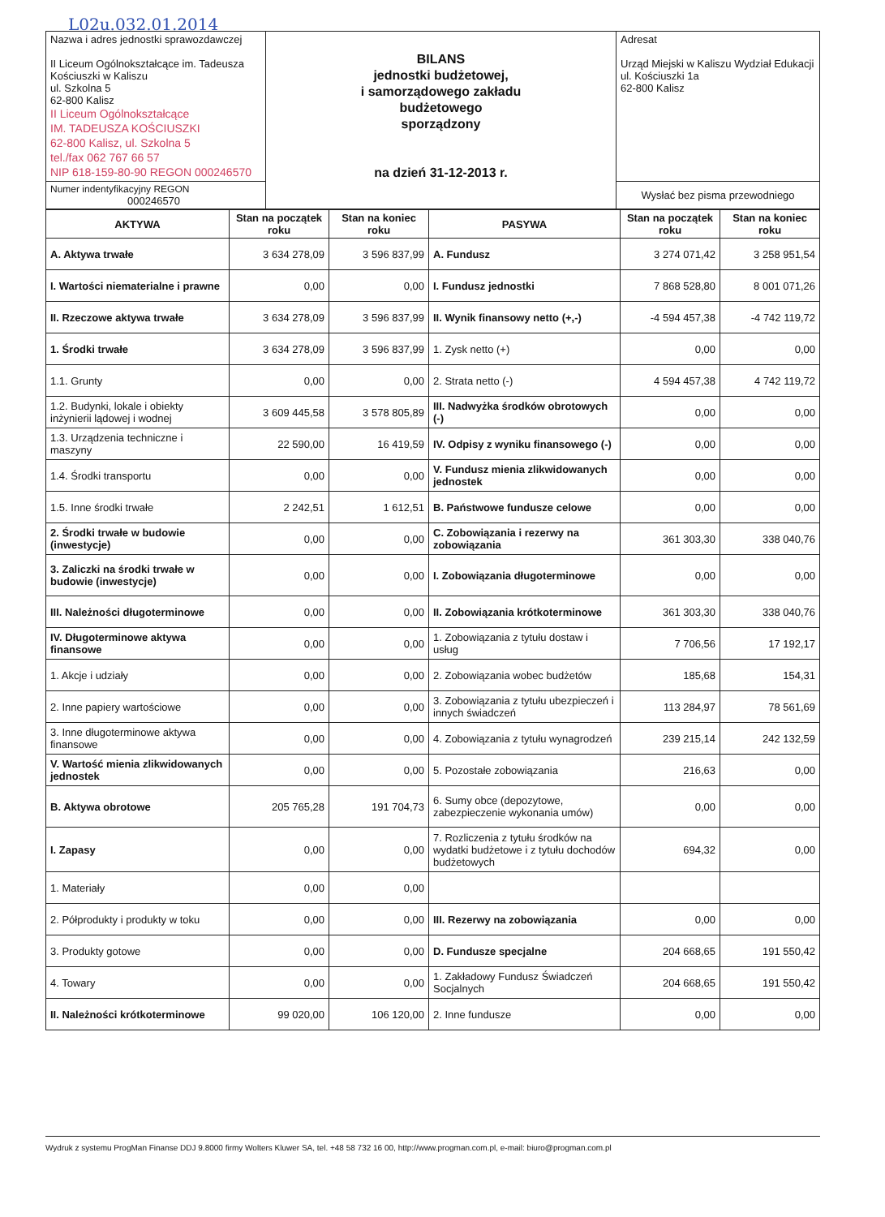L02u.032.01.2014
| Nazwa i adres jednostki sprawozdawczej II Liceum Ogólnokształcące im. Tadeusza Kościuszki w Kaliszu ul. Szkolna 5 62-800 Kalisz II Liceum Ogólnokształcące IM. TADEUSZA KOŚCIUSZKI 62-800 Kalisz, ul. Szkolna 5 tel./fax 062 767 66 57 NIP 618-159-80-90 REGON 000246570 | BILANS jednostki budżetowej, i samorządowego zakładu budżetowego sporządzony na dzień 31-12-2013 r. | Adresat Urząd Miejski w Kaliszu Wydział Edukacji ul. Kościuszki 1a 62-800 Kalisz |
| Numer indentyfikacyjny REGON 000246570 | | Wysłać bez pisma przewodniego |
| AKTYWA | Stan na początek roku | Stan na koniec roku | PASYWA | Stan na początek roku | Stan na koniec roku |
| --- | --- | --- | --- | --- | --- |
| A. Aktywa trwałe | 3 634 278,09 | 3 596 837,99 | A. Fundusz | 3 274 071,42 | 3 258 951,54 |
| I. Wartości niematerialne i prawne | 0,00 | 0,00 | I. Fundusz jednostki | 7 868 528,80 | 8 001 071,26 |
| II. Rzeczowe aktywa trwałe | 3 634 278,09 | 3 596 837,99 | II. Wynik finansowy netto (+,-) | -4 594 457,38 | -4 742 119,72 |
| 1. Środki trwałe | 3 634 278,09 | 3 596 837,99 | 1. Zysk netto (+) | 0,00 | 0,00 |
| 1.1. Grunty | 0,00 | 0,00 | 2. Strata netto (-) | 4 594 457,38 | 4 742 119,72 |
| 1.2. Budynki, lokale i obiekty inżynierii lądowej i wodnej | 3 609 445,58 | 3 578 805,89 | III. Nadwyżka środków obrotowych (-) | 0,00 | 0,00 |
| 1.3. Urządzenia techniczne i maszyny | 22 590,00 | 16 419,59 | IV. Odpisy z wyniku finansowego (-) | 0,00 | 0,00 |
| 1.4. Środki transportu | 0,00 | 0,00 | V. Fundusz mienia zlikwidowanych jednostek | 0,00 | 0,00 |
| 1.5. Inne środki trwałe | 2 242,51 | 1 612,51 | B. Państwowe fundusze celowe | 0,00 | 0,00 |
| 2. Środki trwałe w budowie (inwestycje) | 0,00 | 0,00 | C. Zobowiązania i rezerwy na zobowiązania | 361 303,30 | 338 040,76 |
| 3. Zaliczki na środki trwałe w budowie (inwestycje) | 0,00 | 0,00 | I. Zobowiązania długoterminowe | 0,00 | 0,00 |
| III. Należności długoterminowe | 0,00 | 0,00 | II. Zobowiązania krótkoterminowe | 361 303,30 | 338 040,76 |
| IV. Długoterminowe aktywa finansowe | 0,00 | 0,00 | 1. Zobowiązania z tytułu dostaw i usług | 7 706,56 | 17 192,17 |
| 1. Akcje i udziały | 0,00 | 0,00 | 2. Zobowiązania wobec budżetów | 185,68 | 154,31 |
| 2. Inne papiery wartościowe | 0,00 | 0,00 | 3. Zobowiązania z tytułu ubezpieczeń i innych świadczeń | 113 284,97 | 78 561,69 |
| 3. Inne długoterminowe aktywa finansowe | 0,00 | 0,00 | 4. Zobowiązania z tytułu wynagrodzeń | 239 215,14 | 242 132,59 |
| V. Wartość mienia zlikwidowanych jednostek | 0,00 | 0,00 | 5. Pozostałe zobowiązania | 216,63 | 0,00 |
| B. Aktywa obrotowe | 205 765,28 | 191 704,73 | 6. Sumy obce (depozytowe, zabezpieczenie wykonania umów) | 0,00 | 0,00 |
| I. Zapasy | 0,00 | 0,00 | 7. Rozliczenia z tytułu środków na wydatki budżetowe i z tytułu dochodów budżetowych | 694,32 | 0,00 |
| 1. Materiały | 0,00 | 0,00 | | | |
| 2. Półprodukty i produkty w toku | 0,00 | 0,00 | III. Rezerwy na zobowiązania | 0,00 | 0,00 |
| 3. Produkty gotowe | 0,00 | 0,00 | D. Fundusze specjalne | 204 668,65 | 191 550,42 |
| 4. Towary | 0,00 | 0,00 | 1. Zakładowy Fundusz Świadczeń Socjalnych | 204 668,65 | 191 550,42 |
| II. Należności krótkoterminowe | 99 020,00 | 106 120,00 | 2. Inne fundusze | 0,00 | 0,00 |
Wydruk z systemu ProgMan Finanse DDJ 9.8000 firmy Wolters Kluwer SA, tel. +48 58 732 16 00, http://www.progman.com.pl, e-mail: biuro@progman.com.pl